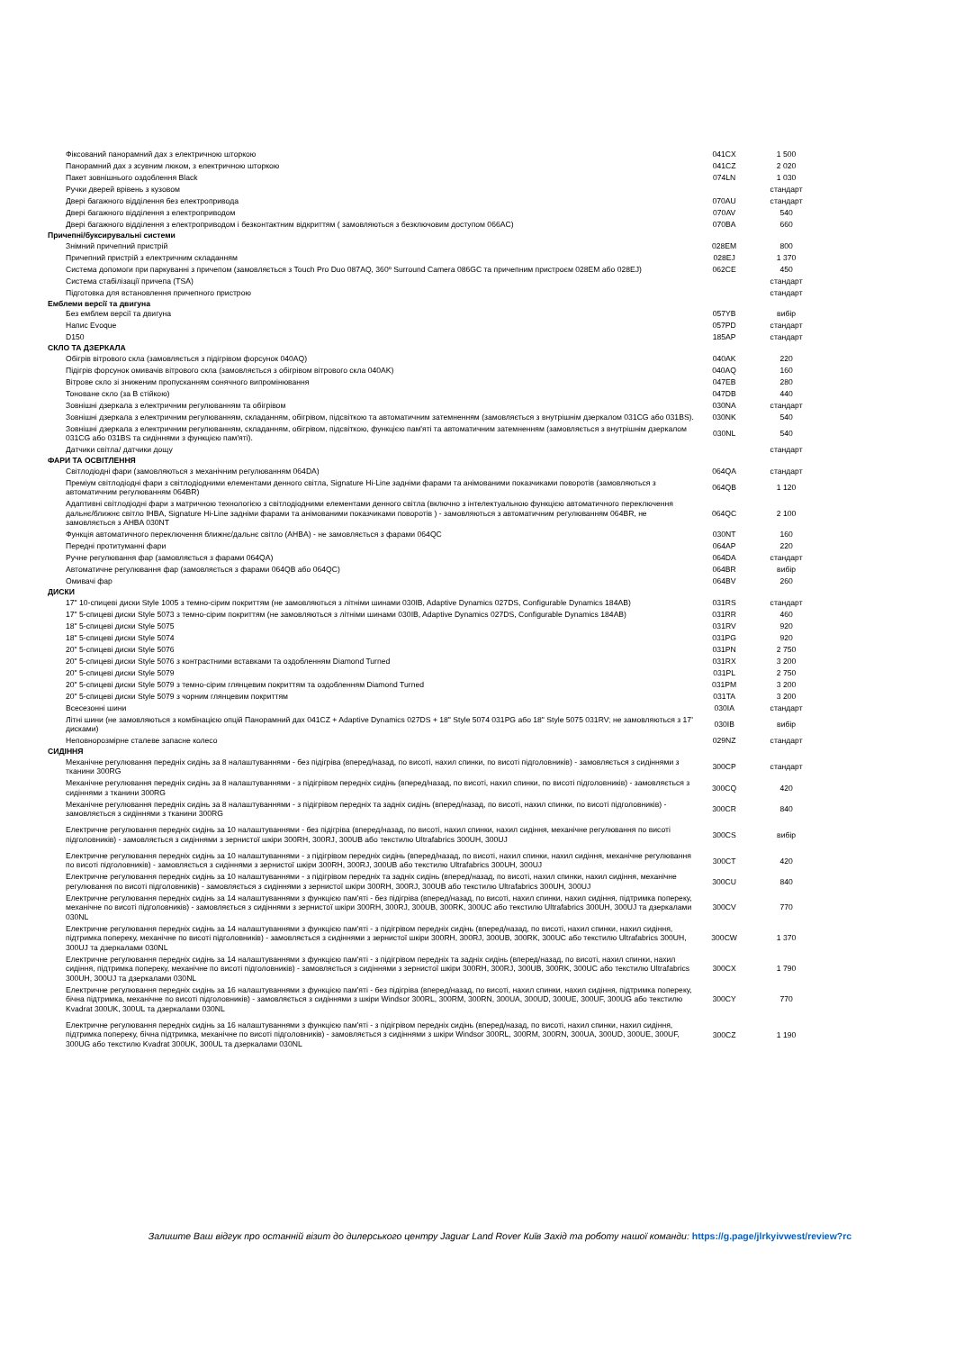| Фіксований панорамний дах з електричною шторкою | 041CX | 1 500 |
| Панорамний дах з зсувним люком, з електричною шторкою | 041CZ | 2 020 |
| Пакет зовнішнього оздоблення Black | 074LN | 1 030 |
| Ручки дверей врівень з кузовом | | стандарт |
| Двері багажного відділення без електропривода | 070AU | стандарт |
| Двері багажного відділення з електроприводом | 070AV | 540 |
| Двері багажного відділення з електроприводом і безконтактним відкриттям ( замовляються з безключовим доступом 066AC) | 070BA | 660 |
| Причепні/буксирувальні системи | | |
| Знімний причепний пристрій | 028EM | 800 |
| Причепний пристрій з електричним складанням | 028EJ | 1 370 |
| Система допомоги при паркуванні з причепом (замовляється з Touch Pro Duo 087AQ, 360º Surround Camera 086GC та причепним пристроєм 028EM або 028EJ) | 062CE | 450 |
| Система стабілізації причепа (TSA) | | стандарт |
| Підготовка для встановлення причепного пристрою | | стандарт |
| Емблеми версії та двигуна | | |
| Без емблем версії та двигуна | 057YB | вибір |
| Напис Evoque | 057PD | стандарт |
| D150 | 185AP | стандарт |
| СКЛО ТА ДЗЕРКАЛА | | |
| Обігрів вітрового скла (замовляється з підігрівом форсунок 040AQ) | 040AK | 220 |
| Підігрів форсунок омивачів вітрового скла (замовляється з обігрівом вітрового скла 040AK) | 040AQ | 160 |
| Вітрове скло зі зниженим пропусканням сонячного випромінювання | 047EB | 280 |
| Тоноване скло (за В стійкою) | 047DB | 440 |
| Зовнішні дзеркала з електричним регулюванням та обігрівом | 030NA | стандарт |
| Зовнішні дзеркала з електричним регулюванням, складанням, обігрівом, підсвіткою та автоматичним затемненням (замовляється з внутрішнім дзеркалом 031CG або 031BS). | 030NK | 540 |
| Зовнішні дзеркала з електричним регулюванням, складанням, обігрівом, підсвіткою, функцією пам'яті та автоматичним затемненням (замовляється з внутрішнім дзеркалом 031CG або 031BS та сидіннями з функцією пам'яті). | 030NL | 540 |
| Датчики світла/ датчики дощу | | стандарт |
| ФАРИ ТА ОСВІТЛЕННЯ | | |
| Світлодіодні фари (замовляються з механічним регулюванням 064DA) | 064QA | стандарт |
| Преміум світлодіодні фари з світлодіодними елементами денного світла, Signature Hi-Line задніми фарами та анімованими показчиками поворотів (замовляються з автоматичним регулюванням 064BR) | 064QB | 1 120 |
| Адаптивні світлодіодні фари з матричною технологією з світлодіодними елементами денного світла (включно з інтелектуальною функцією автоматичного переключення дальнє/ближнє світло IHBA, Signature Hi-Line задніми фарами та анімованими показчиками поворотів ) - замовляються з автоматичним регулюванням 064BR, не замовляється з AHBA 030NT | 064QC | 2 100 |
| Функція автоматичного переключення ближнє/дальнє світло (AHBA) - не замовляється з фарами 064QC | 030NT | 160 |
| Передні протитуманні фари | 064AP | 220 |
| Ручне регулювання фар (замовляється з фарами 064QA) | 064DA | стандарт |
| Автоматичне регулювання фар (замовляється з фарами 064QB або 064QC) | 064BR | вибір |
| Омивачі фар | 064BV | 260 |
| ДИСКИ | | |
| 17" 10-спицеві диски Style 1005 з темно-сірим покриттям (не замовляються з літніми шинами 030IB, Adaptive Dynamics 027DS, Configurable Dynamics 184AB) | 031RS | стандарт |
| 17" 5-спицеві диски Style 5073 з темно-сірим покриттям (не замовляються з літніми шинами 030IB, Adaptive Dynamics 027DS, Configurable Dynamics 184AB) | 031RR | 460 |
| 18" 5-спицеві диски Style 5075 | 031RV | 920 |
| 18" 5-спицеві диски Style 5074 | 031PG | 920 |
| 20" 5-спицеві диски Style 5076 | 031PN | 2 750 |
| 20" 5-спицеві диски Style 5076 з контрастними вставками та оздобленням Diamond Turned | 031RX | 3 200 |
| 20" 5-спицеві диски Style 5079 | 031PL | 2 750 |
| 20" 5-спицеві диски Style 5079 з темно-сірим глянцевим покриттям та оздобленням Diamond Turned | 031PM | 3 200 |
| 20" 5-спицеві диски Style 5079 з чорним глянцевим покриттям | 031TA | 3 200 |
| Всесезонні шини | 030IA | стандарт |
| Літні шини (не замовляються з комбінацією опцій Панорамний дах 041CZ + Adaptive Dynamics 027DS + 18" Style 5074 031PG або 18" Style 5075 031RV; не замовляються з 17' дисками) | 030IB | вибір |
| Неповнорозмірне сталеве запасне колесо | 029NZ | стандарт |
| СИДІННЯ | | |
| Механічне регулювання передніх сидінь за 8 налаштуваннями - без підігріва (вперед/назад, по висоті, нахил спинки, по висоті підголовників) - замовляється з сидіннями з тканини 300RG | 300CP | стандарт |
| Механічне регулювання передніх сидінь за 8 налаштуваннями - з підігрівом передніх сидінь (вперед/назад, по висоті, нахил спинки, по висоті підголовників) - замовляється з сидіннями з тканини 300RG | 300CQ | 420 |
| Механічне регулювання передніх сидінь за 8 налаштуваннями - з підігрівом передніх та задніх сидінь (вперед/назад, по висоті, нахил спинки, по висоті підголовників) - замовляється з сидіннями з тканини 300RG | 300CR | 840 |
| Електричне регулювання передніх сидінь за 10 налаштуваннями - без підігріва (вперед/назад, по висоті, нахил спинки, нахил сидіння, механічне регулювання по висоті підголовників) - замовляється з сидіннями з зернистої шкіри 300RH, 300RJ, 300UB або текстилю Ultrafabrics 300UH, 300UJ | 300CS | вибір |
| Електричне регулювання передніх сидінь за 10 налаштуваннями - з підігрівом передніх сидінь (вперед/назад, по висоті, нахил спинки, нахил сидіння, механічне регулювання по висоті підголовників) - замовляється з сидіннями з зернистої шкіри 300RH, 300RJ, 300UB або текстилю Ultrafabrics 300UH, 300UJ | 300CT | 420 |
| Електричне регулювання передніх сидінь за 10 налаштуваннями - з підігрівом передніх та задніх сидінь (вперед/назад, по висоті, нахил спинки, нахил сидіння, механічне регулювання по висоті підголовників) - замовляється з сидіннями з зернистої шкіри 300RH, 300RJ, 300UB або текстилю Ultrafabrics 300UH, 300UJ | 300CU | 840 |
| Електричне регулювання передніх сидінь за 14 налаштуваннями з функцією пам'яті - без підігріва (вперед/назад, по висоті, нахил спинки, нахил сидіння, підтримка попереку, механічне по висоті підголовників) - замовляється з сидіннями з зернистої шкіри 300RH, 300RJ, 300UB, 300RK, 300UC або текстилю Ultrafabrics 300UH, 300UJ та дзеркалами 030NL | 300CV | 770 |
| Електричне регулювання передніх сидінь за 14 налаштуваннями з функцією пам'яті - з підігрівом передніх сидінь (вперед/назад, по висоті, нахил спинки, нахил сидіння, підтримка попереку, механічне по висоті підголовників) - замовляється з сидіннями з зернистої шкіри 300RH, 300RJ, 300UB, 300RK, 300UC або текстилю Ultrafabrics 300UH, 300UJ та дзеркалами 030NL | 300CW | 1 370 |
| Електричне регулювання передніх сидінь за 14 налаштуваннями з функцією пам'яті - з підігрівом передніх та задніх сидінь (вперед/назад, по висоті, нахил спинки, нахил сидіння, підтримка попереку, механічне по висоті підголовників) - замовляється з сидіннями з зернистої шкіри 300RH, 300RJ, 300UB, 300RK, 300UC або текстилю Ultrafabrics 300UH, 300UJ та дзеркалами 030NL | 300CX | 1 790 |
| Електричне регулювання передніх сидінь за 16 налаштуваннями з функцією пам'яті - без підігріва (вперед/назад, по висоті, нахил спинки, нахил сидіння, підтримка попереку, бічна підтримка, механічне по висоті підголовників) - замовляється з сидіннями з шкіри Windsor 300RL, 300RM, 300RN, 300UA, 300UD, 300UE, 300UF, 300UG або текстилю Kvadrat 300UK, 300UL та дзеркалами 030NL | 300CY | 770 |
| Електричне регулювання передніх сидінь за 16 налаштуваннями з функцією пам'яті - з підігрівом передніх сидінь (вперед/назад, по висоті, нахил спинки, нахил сидіння, підтримка попереку, бічна підтримка, механічне по висоті підголовників) - замовляється з сидіннями з шкіри Windsor 300RL, 300RM, 300RN, 300UA, 300UD, 300UE, 300UF, 300UG або текстилю Kvadrat 300UK, 300UL та дзеркалами 030NL | 300CZ | 1 190 |
Залиште Ваш відгук про останній візит до дилерського центру Jaguar Land Rover Київ Захід та роботу нашої команди: https://g.page/jlrkyivwest/review?rc